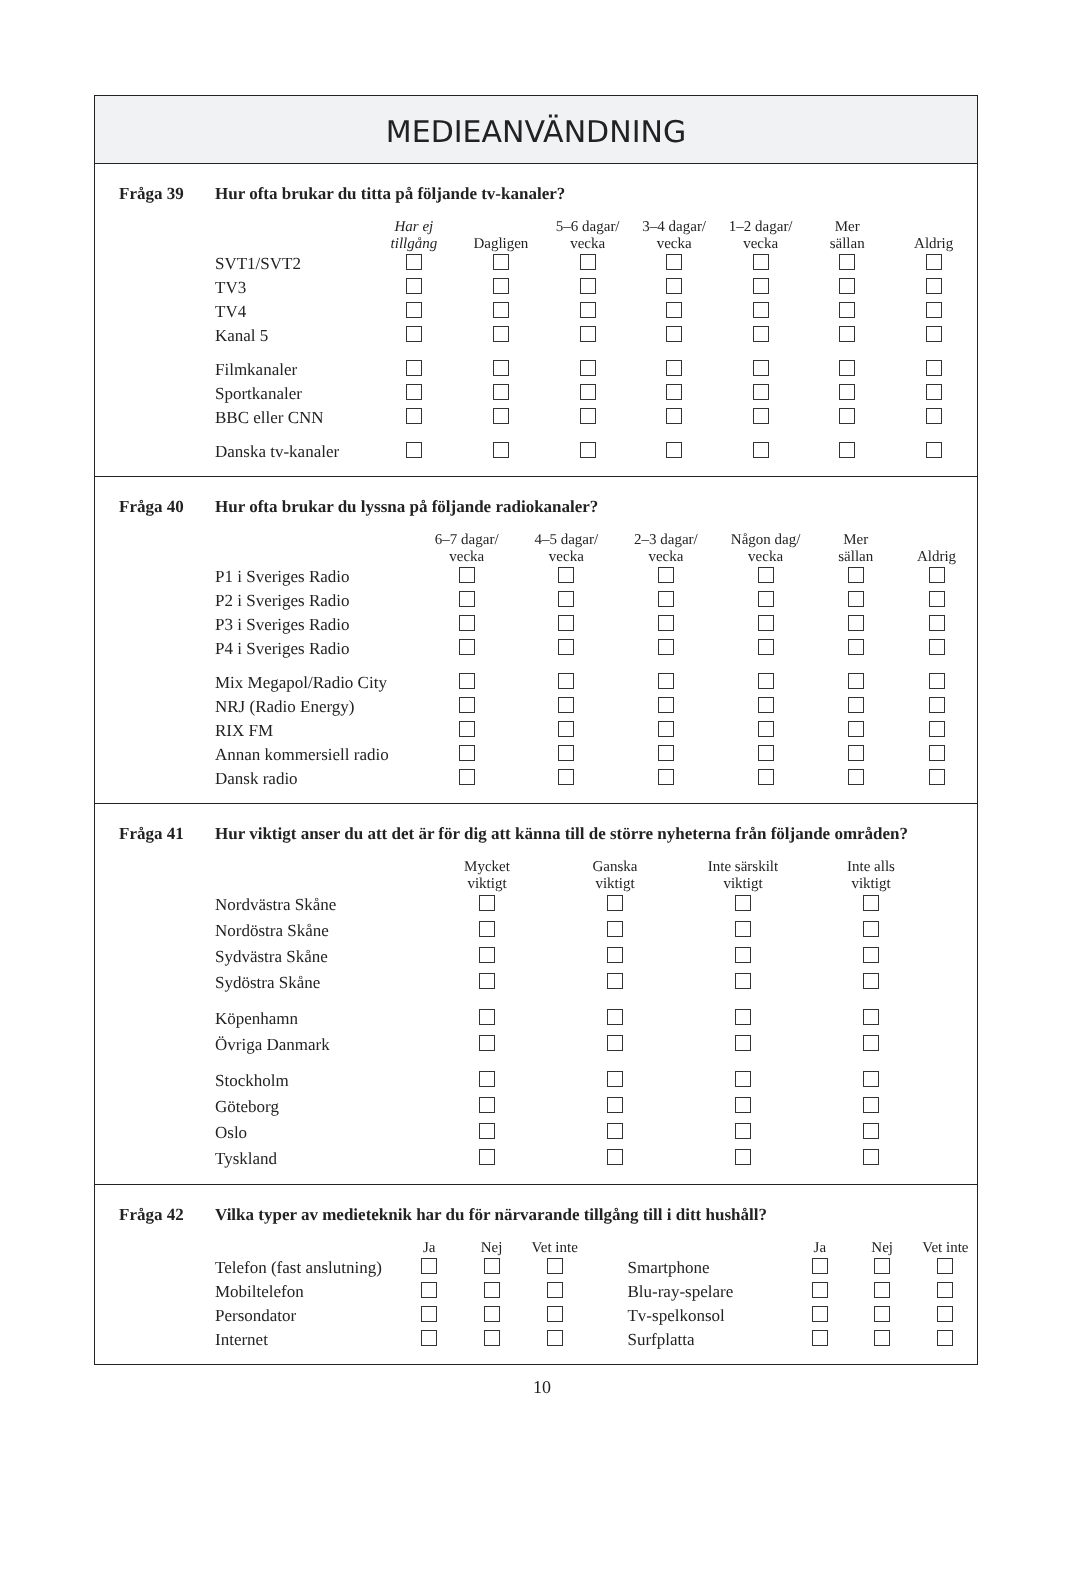MEDIEANVÄNDNING
Fråga 39 Hur ofta brukar du titta på följande tv-kanaler?
| | Har ej tillgång | Dagligen | 5–6 dagar/ vecka | 3–4 dagar/ vecka | 1–2 dagar/ vecka | Mer sällan | Aldrig |
| --- | --- | --- | --- | --- | --- | --- | --- |
| SVT1/SVT2 | | | | | | | |
| TV3 | | | | | | | |
| TV4 | | | | | | | |
| Kanal 5 | | | | | | | |
| Filmkanaler | | | | | | | |
| Sportkanaler | | | | | | | |
| BBC eller CNN | | | | | | | |
| Danska tv-kanaler | | | | | | | |
Fråga 40 Hur ofta brukar du lyssna på följande radiokanaler?
| | 6–7 dagar/ vecka | 4–5 dagar/ vecka | 2–3 dagar/ vecka | Någon dag/ vecka | Mer sällan | Aldrig |
| --- | --- | --- | --- | --- | --- | --- |
| P1 i Sveriges Radio | | | | | | |
| P2 i Sveriges Radio | | | | | | |
| P3 i Sveriges Radio | | | | | | |
| P4 i Sveriges Radio | | | | | | |
| Mix Megapol/Radio City | | | | | | |
| NRJ (Radio Energy) | | | | | | |
| RIX FM | | | | | | |
| Annan kommersiell radio | | | | | | |
| Dansk radio | | | | | | |
Fråga 41 Hur viktigt anser du att det är för dig att känna till de större nyheterna från följande områden?
| | Mycket viktigt | Ganska viktigt | Inte särskilt viktigt | Inte alls viktigt |
| --- | --- | --- | --- | --- |
| Nordvästra Skåne | | | | |
| Nordöstra Skåne | | | | |
| Sydvästra Skåne | | | | |
| Sydöstra Skåne | | | | |
| Köpenhamn | | | | |
| Övriga Danmark | | | | |
| Stockholm | | | | |
| Göteborg | | | | |
| Oslo | | | | |
| Tyskland | | | | |
Fråga 42 Vilka typer av medieteknik har du för närvarande tillgång till i ditt hushåll?
| | Ja | Nej | Vet inte | | | Ja | Nej | Vet inte |
| --- | --- | --- | --- | --- | --- | --- | --- | --- |
| Telefon (fast anslutning) | | | | | Smartphone | | | |
| Mobiltelefon | | | | | Blu-ray-spelare | | | |
| Persondator | | | | | Tv-spelkonsol | | | |
| Internet | | | | | Surfplatta | | | |
10